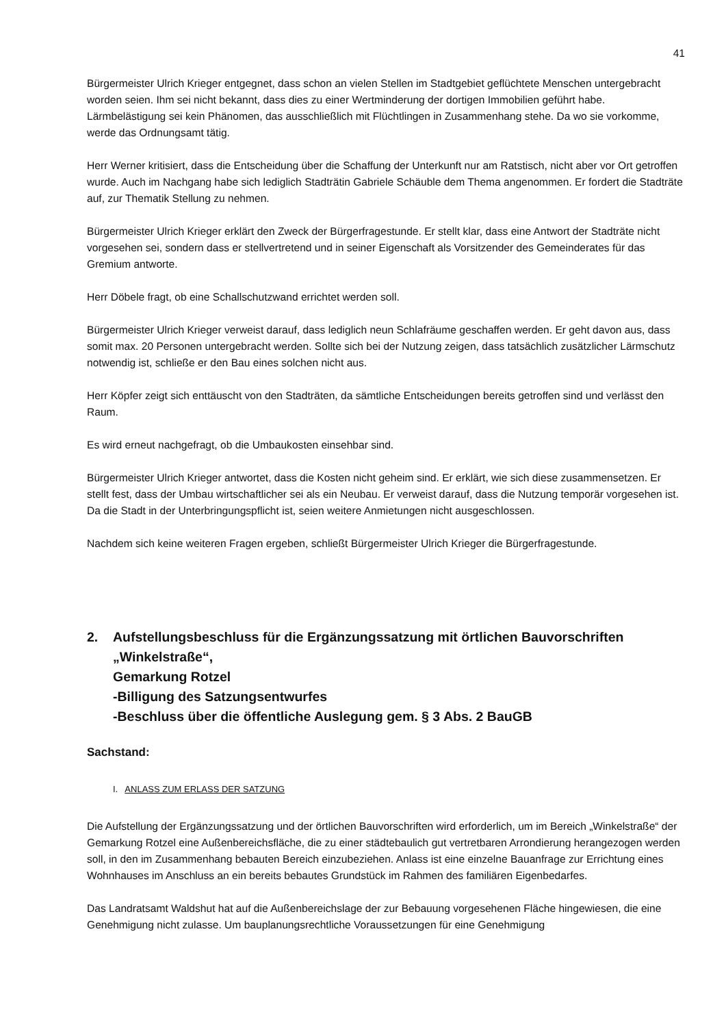41
Bürgermeister Ulrich Krieger entgegnet, dass schon an vielen Stellen im Stadtgebiet geflüchtete Menschen untergebracht worden seien. Ihm sei nicht bekannt, dass dies zu einer Wertminderung der dortigen Immobilien geführt habe. Lärmbelästigung sei kein Phänomen, das ausschließlich mit Flüchtlingen in Zusammenhang stehe. Da wo sie vorkomme, werde das Ordnungsamt tätig.
Herr Werner kritisiert, dass die Entscheidung über die Schaffung der Unterkunft nur am Ratstisch, nicht aber vor Ort getroffen wurde. Auch im Nachgang habe sich lediglich Stadträtin Gabriele Schäuble dem Thema angenommen. Er fordert die Stadträte auf, zur Thematik Stellung zu nehmen.
Bürgermeister Ulrich Krieger erklärt den Zweck der Bürgerfragestunde. Er stellt klar, dass eine Antwort der Stadträte nicht vorgesehen sei, sondern dass er stellvertretend und in seiner Eigenschaft als Vorsitzender des Gemeinderates für das Gremium antworte.
Herr Döbele fragt, ob eine Schallschutzwand errichtet werden soll.
Bürgermeister Ulrich Krieger verweist darauf, dass lediglich neun Schlafräume geschaffen werden. Er geht davon aus, dass somit max. 20 Personen untergebracht werden. Sollte sich bei der Nutzung zeigen, dass tatsächlich zusätzlicher Lärmschutz notwendig ist, schließe er den Bau eines solchen nicht aus.
Herr Köpfer zeigt sich enttäuscht von den Stadträten, da sämtliche Entscheidungen bereits getroffen sind und verlässt den Raum.
Es wird erneut nachgefragt, ob die Umbaukosten einsehbar sind.
Bürgermeister Ulrich Krieger antwortet, dass die Kosten nicht geheim sind. Er erklärt, wie sich diese zusammensetzen. Er stellt fest, dass der Umbau wirtschaftlicher sei als ein Neubau. Er verweist darauf, dass die Nutzung temporär vorgesehen ist. Da die Stadt in der Unterbringungspflicht ist, seien weitere Anmietungen nicht ausgeschlossen.
Nachdem sich keine weiteren Fragen ergeben, schließt Bürgermeister Ulrich Krieger die Bürgerfragestunde.
2. Aufstellungsbeschluss für die Ergänzungssatzung mit örtlichen Bauvorschriften „Winkelstraße“,
Gemarkung Rotzel
-Billigung des Satzungsentwurfes
-Beschluss über die öffentliche Auslegung gem. § 3 Abs. 2 BauGB
Sachstand:
I. ANLASS ZUM ERLASS DER SATZUNG
Die Aufstellung der Ergänzungssatzung und der örtlichen Bauvorschriften wird erforderlich, um im Bereich „Winkelstraße“ der Gemarkung Rotzel eine Außenbereichsfläche, die zu einer städtebaulich gut vertretbaren Arrondierung herangezogen werden soll, in den im Zusammenhang bebauten Bereich einzubeziehen. Anlass ist eine einzelne Bauanfrage zur Errichtung eines Wohnhauses im Anschluss an ein bereits bebautes Grundstück im Rahmen des familiären Eigenbedarfes.
Das Landratsamt Waldshut hat auf die Außenbereichslage der zur Bebauung vorgesehenen Fläche hingewiesen, die eine Genehmigung nicht zulasse. Um bauplanungsrechtliche Voraussetzungen für eine Genehmigung